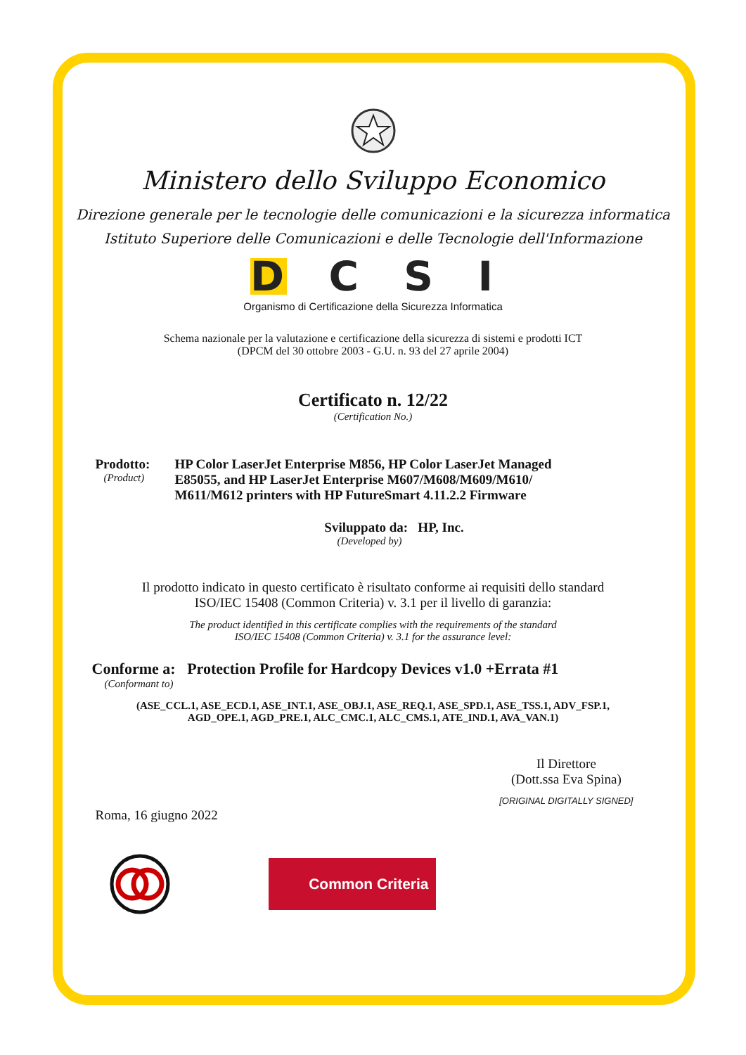Ministero dello Sviluppo Economico
Direzione generale per le tecnologie delle comunicazioni e la sicurezza informatica
Istituto Superiore delle Comunicazioni e delle Tecnologie dell'Informazione
DCSI
Organismo di Certificazione della Sicurezza Informatica
Schema nazionale per la valutazione e certificazione della sicurezza di sistemi e prodotti ICT
(DPCM del 30 ottobre 2003 - G.U. n. 93 del 27 aprile 2004)
Certificato n. 12/22
(Certification No.)
Prodotto:
(Product)
HP Color LaserJet Enterprise M856, HP Color LaserJet Managed E85055, and HP LaserJet Enterprise M607/M608/M609/M610/ M611/M612 printers with HP FutureSmart 4.11.2.2 Firmware
Sviluppato da: HP, Inc.
(Developed by)
Il prodotto indicato in questo certificato è risultato conforme ai requisiti dello standard
ISO/IEC 15408 (Common Criteria) v. 3.1 per il livello di garanzia:
The product identified in this certificate complies with the requirements of the standard
ISO/IEC 15408 (Common Criteria) v. 3.1 for the assurance level:
Conforme a: Protection Profile for Hardcopy Devices v1.0 +Errata #1
(Conformant to)
(ASE_CCL.1, ASE_ECD.1, ASE_INT.1, ASE_OBJ.1, ASE_REQ.1, ASE_SPD.1, ASE_TSS.1, ADV_FSP.1,
AGD_OPE.1, AGD_PRE.1, ALC_CMC.1, ALC_CMS.1, ATE_IND.1, AVA_VAN.1)
Il Direttore
(Dott.ssa Eva Spina)
[ORIGINAL DIGITALLY SIGNED]
Roma, 16 giugno 2022
Common Criteria